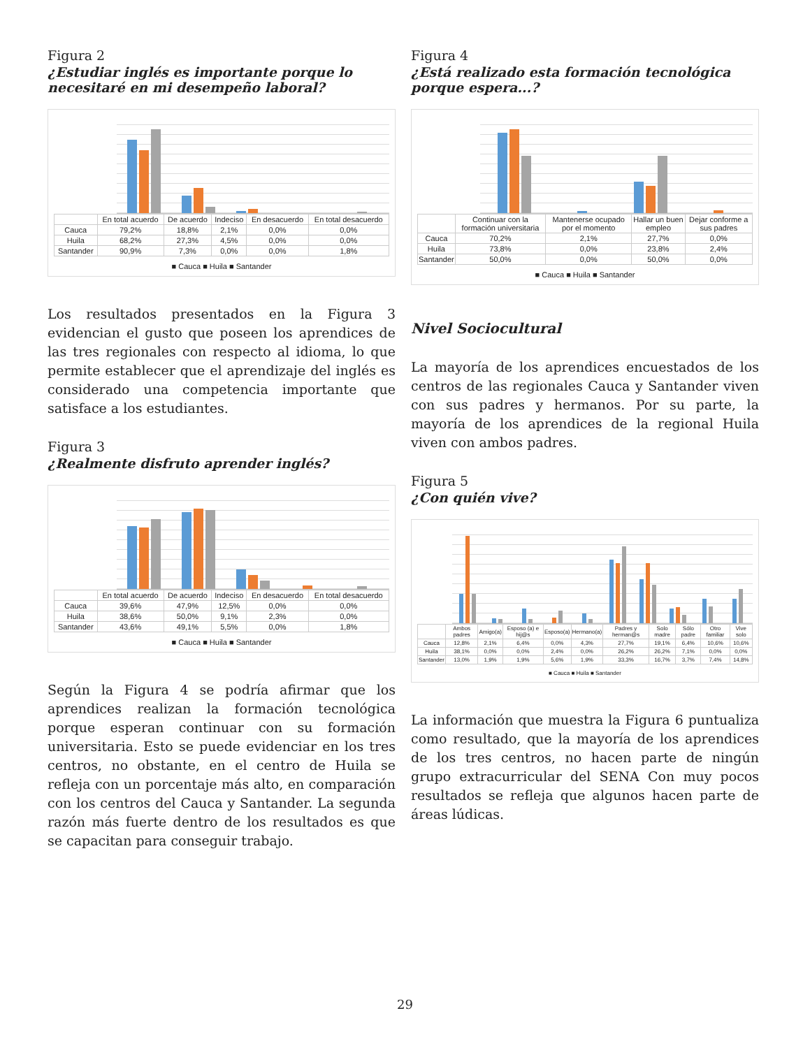Figura 2
¿Estudiar inglés es importante porque lo necesitaré en mi desempeño laboral?
| | En total acuerdo | De acuerdo | Indeciso | En desacuerdo | En total desacuerdo |
| --- | --- | --- | --- | --- | --- |
| Cauca | 79,2% | 18,8% | 2,1% | 0,0% | 0,0% |
| Huila | 68,2% | 27,3% | 4,5% | 0,0% | 0,0% |
| Santander | 90,9% | 7,3% | 0,0% | 0,0% | 1,8% |
■ Cauca ■ Huila ■ Santander
Los resultados presentados en la Figura 3 evidencian el gusto que poseen los aprendices de las tres regionales con respecto al idioma, lo que permite establecer que el aprendizaje del inglés es considerado una competencia importante que satisface a los estudiantes.
Figura 3
¿Realmente disfruto aprender inglés?
| | En total acuerdo | De acuerdo | Indeciso | En desacuerdo | En total desacuerdo |
| --- | --- | --- | --- | --- | --- |
| Cauca | 39,6% | 47,9% | 12,5% | 0,0% | 0,0% |
| Huila | 38,6% | 50,0% | 9,1% | 2,3% | 0,0% |
| Santander | 43,6% | 49,1% | 5,5% | 0,0% | 1,8% |
■ Cauca ■ Huila ■ Santander
Según la Figura 4 se podría afirmar que los aprendices realizan la formación tecnológica porque esperan continuar con su formación universitaria. Esto se puede evidenciar en los tres centros, no obstante, en el centro de Huila se refleja con un porcentaje más alto, en comparación con los centros del Cauca y Santander. La segunda razón más fuerte dentro de los resultados es que se capacitan para conseguir trabajo.
Figura 4
¿Está realizado esta formación tecnológica porque espera...?
| | Continuar con la formación universitaria | Mantenerse ocupado por el momento | Hallar un buen empleo | Dejar conforme a sus padres |
| --- | --- | --- | --- | --- |
| Cauca | 70,2% | 2,1% | 27,7% | 0,0% |
| Huila | 73,8% | 0,0% | 23,8% | 2,4% |
| Santander | 50,0% | 0,0% | 50,0% | 0,0% |
■ Cauca ■ Huila ■ Santander
Nivel Sociocultural
La mayoría de los aprendices encuestados de los centros de las regionales Cauca y Santander viven con sus padres y hermanos. Por su parte, la mayoría de los aprendices de la regional Huila viven con ambos padres.
Figura 5
¿Con quién vive?
| | Ambos padres | Amigo(a) | Esposo (a) e hij@s | Esposo(a) | Hermano(a) | Padres y herman@s | Solo madre | Sólo padre | Otro familiar | Vive solo |
| --- | --- | --- | --- | --- | --- | --- | --- | --- | --- | --- |
| Cauca | 12,8% | 2,1% | 6,4% | 0,0% | 4,3% | 27,7% | 19,1% | 6,4% | 10,6% | 10,6% |
| Huila | 38,1% | 0,0% | 0,0% | 2,4% | 0,0% | 26,2% | 26,2% | 7,1% | 0,0% | 0,0% |
| Santander | 13,0% | 1,9% | 1,9% | 5,6% | 1,9% | 33,3% | 16,7% | 3,7% | 7,4% | 14,8% |
■ Cauca ■ Huila ■ Santander
La información que muestra la Figura 6 puntualiza como resultado, que la mayoría de los aprendices de los tres centros, no hacen parte de ningún grupo extracurricular del SENA Con muy pocos resultados se refleja que algunos hacen parte de áreas lúdicas.
29